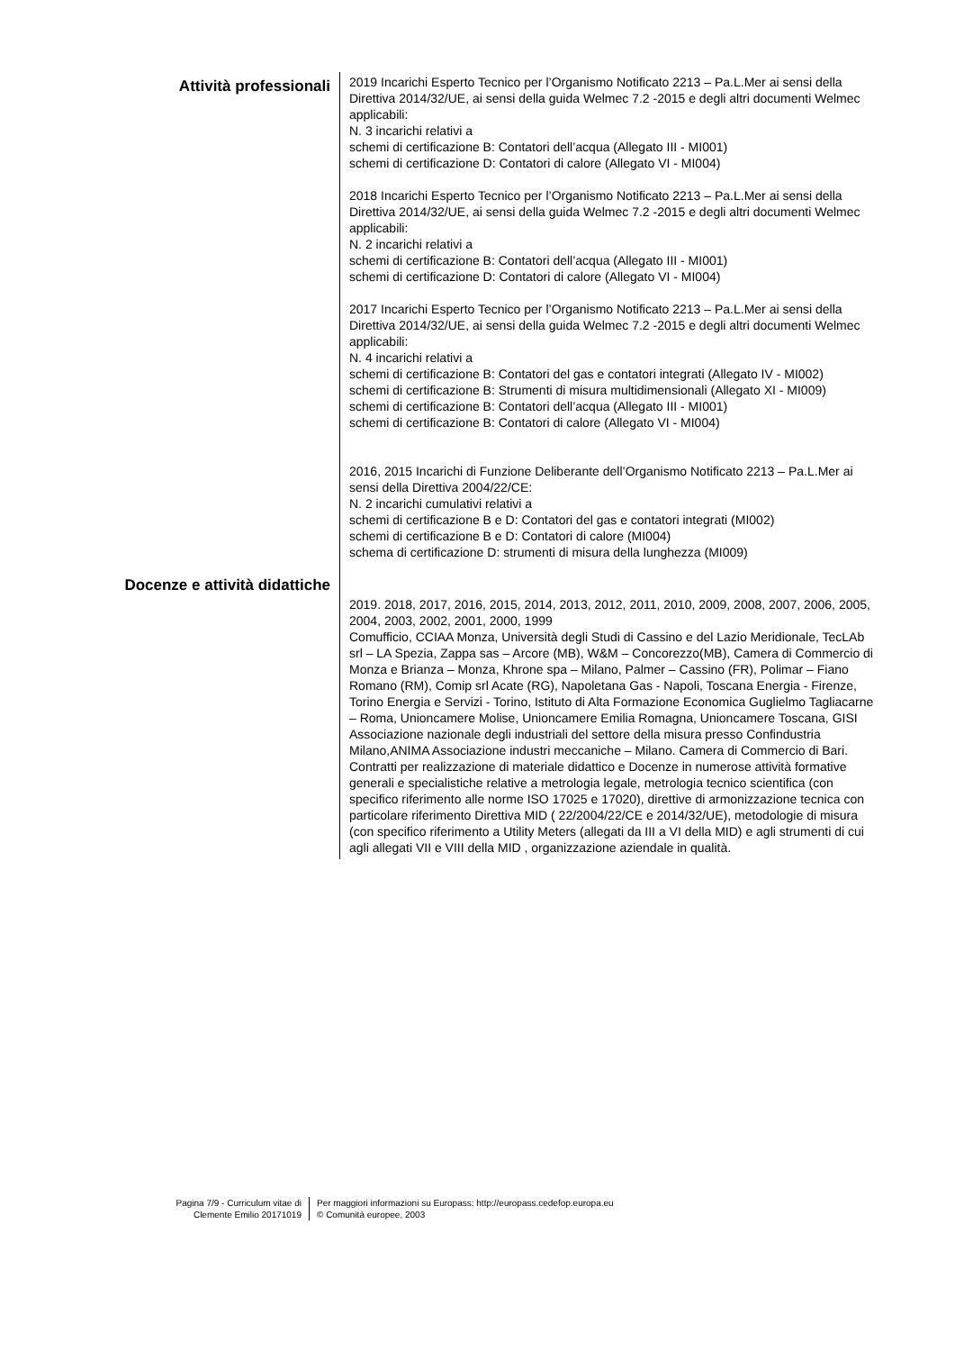Attività professionali
2019 Incarichi Esperto Tecnico per l’Organismo Notificato 2213 – Pa.L.Mer ai sensi della Direttiva 2014/32/UE, ai sensi della guida Welmec 7.2 -2015 e degli altri documenti Welmec applicabili:
N. 3 incarichi relativi a
schemi di certificazione B: Contatori dell’acqua (Allegato III - MI001)
schemi di certificazione D: Contatori di calore (Allegato VI - MI004)
2018 Incarichi Esperto Tecnico per l’Organismo Notificato 2213 – Pa.L.Mer ai sensi della Direttiva 2014/32/UE, ai sensi della guida Welmec 7.2 -2015 e degli altri documenti Welmec applicabili:
N. 2 incarichi relativi a
schemi di certificazione B: Contatori dell’acqua (Allegato III - MI001)
schemi di certificazione D: Contatori di calore (Allegato VI - MI004)
2017 Incarichi Esperto Tecnico per l’Organismo Notificato 2213 – Pa.L.Mer ai sensi della Direttiva 2014/32/UE, ai sensi della guida Welmec 7.2 -2015 e degli altri documenti Welmec applicabili:
N. 4 incarichi relativi a
schemi di certificazione B: Contatori del gas e contatori integrati (Allegato IV - MI002)
schemi di certificazione B: Strumenti di misura multidimensionali (Allegato XI - MI009)
schemi di certificazione B: Contatori dell’acqua (Allegato III - MI001)
schemi di certificazione B: Contatori di calore (Allegato VI - MI004)
2016, 2015 Incarichi di Funzione Deliberante dell’Organismo Notificato 2213 – Pa.L.Mer ai sensi della Direttiva 2004/22/CE:
N. 2 incarichi cumulativi relativi a
schemi di certificazione B e D: Contatori del gas e contatori integrati (MI002)
schemi di certificazione B e D: Contatori di calore (MI004)
schema di certificazione D: strumenti di misura della lunghezza (MI009)
Docenze e attività didattiche
2019. 2018, 2017, 2016, 2015, 2014, 2013, 2012, 2011, 2010, 2009, 2008, 2007, 2006, 2005, 2004, 2003, 2002, 2001, 2000, 1999
Comufficio, CCIAA Monza, Università degli Studi di Cassino e del Lazio Meridionale, TecLAb srl – LA Spezia, Zappa sas – Arcore (MB), W&M – Concorezzo(MB), Camera di Commercio di Monza e Brianza – Monza, Khrone spa – Milano, Palmer – Cassino (FR), Polimar – Fiano Romano (RM), Comip srl Acate (RG), Napoletana Gas - Napoli, Toscana Energia - Firenze, Torino Energia e Servizi - Torino, Istituto di Alta Formazione Economica Guglielmo Tagliacarne – Roma, Unioncamere Molise, Unioncamere Emilia Romagna, Unioncamere Toscana, GISI Associazione nazionale degli industriali del settore della misura presso Confindustria Milano,ANIMA Associazione industri meccaniche – Milano. Camera di Commercio di Bari.
Contratti per realizzazione di materiale didattico e Docenze in numerose attività formative generali e specialistiche relative a metrologia legale, metrologia tecnico scientifica (con specifico riferimento alle norme ISO 17025 e 17020), direttive di armonizzazione tecnica con particolare riferimento Direttiva MID ( 22/2004/22/CE e 2014/32/UE), metodologie di misura (con specifico riferimento a Utility Meters (allegati da III a VI della MID) e agli strumenti di cui agli allegati VII e VIII della MID , organizzazione aziendale in qualità.
Pagina 7/9 - Curriculum vitae di
Clemente Emilio 20171019
Per maggiori informazioni su Europass: http://europass.cedefop.europa.eu
© Comunità europee, 2003